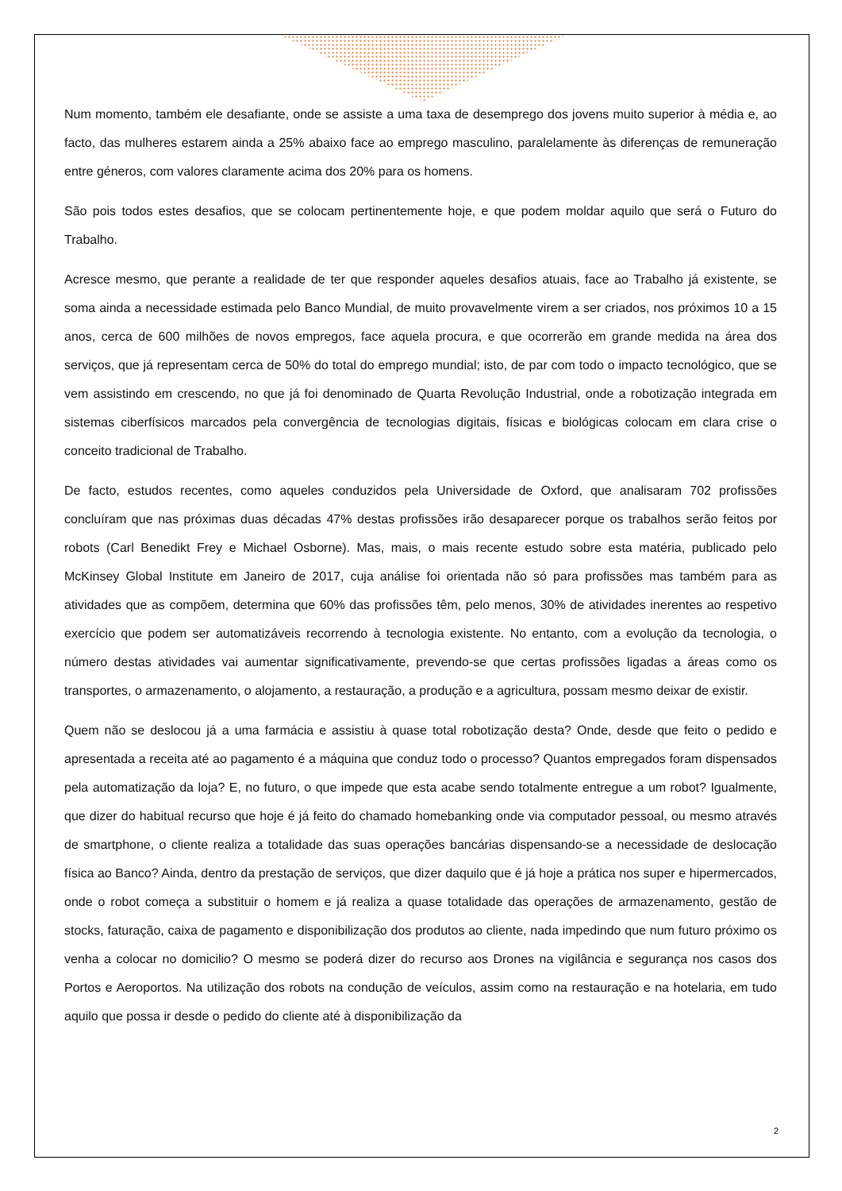Num momento, também ele desafiante, onde se assiste a uma taxa de desemprego dos jovens muito superior à média e, ao facto, das mulheres estarem ainda a 25% abaixo face ao emprego masculino, paralelamente às diferenças de remuneração entre géneros, com valores claramente acima dos 20% para os homens.
São pois todos estes desafios, que se colocam pertinentemente hoje, e que podem moldar aquilo que será o Futuro do Trabalho.
Acresce mesmo, que perante a realidade de ter que responder aqueles desafios atuais, face ao Trabalho já existente, se soma ainda a necessidade estimada pelo Banco Mundial, de muito provavelmente virem a ser criados, nos próximos 10 a 15 anos, cerca de 600 milhões de novos empregos, face aquela procura, e que ocorrerão em grande medida na área dos serviços, que já representam cerca de 50% do total do emprego mundial; isto, de par com todo o impacto tecnológico, que se vem assistindo em crescendo, no que já foi denominado de Quarta Revolução Industrial, onde a robotização integrada em sistemas ciberfísicos marcados pela convergência de tecnologias digitais, físicas e biológicas colocam em clara crise o conceito tradicional de Trabalho.
De facto, estudos recentes, como aqueles conduzidos pela Universidade de Oxford, que analisaram 702 profissões concluíram que nas próximas duas décadas 47% destas profissões irão desaparecer porque os trabalhos serão feitos por robots (Carl Benedikt Frey e Michael Osborne). Mas, mais, o mais recente estudo sobre esta matéria, publicado pelo McKinsey Global Institute em Janeiro de 2017, cuja análise foi orientada não só para profissões mas também para as atividades que as compõem, determina que 60% das profissões têm, pelo menos, 30% de atividades inerentes ao respetivo exercício que podem ser automatizáveis recorrendo à tecnologia existente. No entanto, com a evolução da tecnologia, o número destas atividades vai aumentar significativamente, prevendo-se que certas profissões ligadas a áreas como os transportes, o armazenamento, o alojamento, a restauração, a produção e a agricultura, possam mesmo deixar de existir.
Quem não se deslocou já a uma farmácia e assistiu à quase total robotização desta? Onde, desde que feito o pedido e apresentada a receita até ao pagamento é a máquina que conduz todo o processo? Quantos empregados foram dispensados pela automatização da loja? E, no futuro, o que impede que esta acabe sendo totalmente entregue a um robot? Igualmente, que dizer do habitual recurso que hoje é já feito do chamado homebanking onde via computador pessoal, ou mesmo através de smartphone, o cliente realiza a totalidade das suas operações bancárias dispensando-se a necessidade de deslocação física ao Banco? Ainda, dentro da prestação de serviços, que dizer daquilo que é já hoje a prática nos super e hipermercados, onde o robot começa a substituir o homem e já realiza a quase totalidade das operações de armazenamento, gestão de stocks, faturação, caixa de pagamento e disponibilização dos produtos ao cliente, nada impedindo que num futuro próximo os venha a colocar no domicilio? O mesmo se poderá dizer do recurso aos Drones na vigilância e segurança nos casos dos Portos e Aeroportos. Na utilização dos robots na condução de veículos, assim como na restauração e na hotelaria, em tudo aquilo que possa ir desde o pedido do cliente até à disponibilização da
2